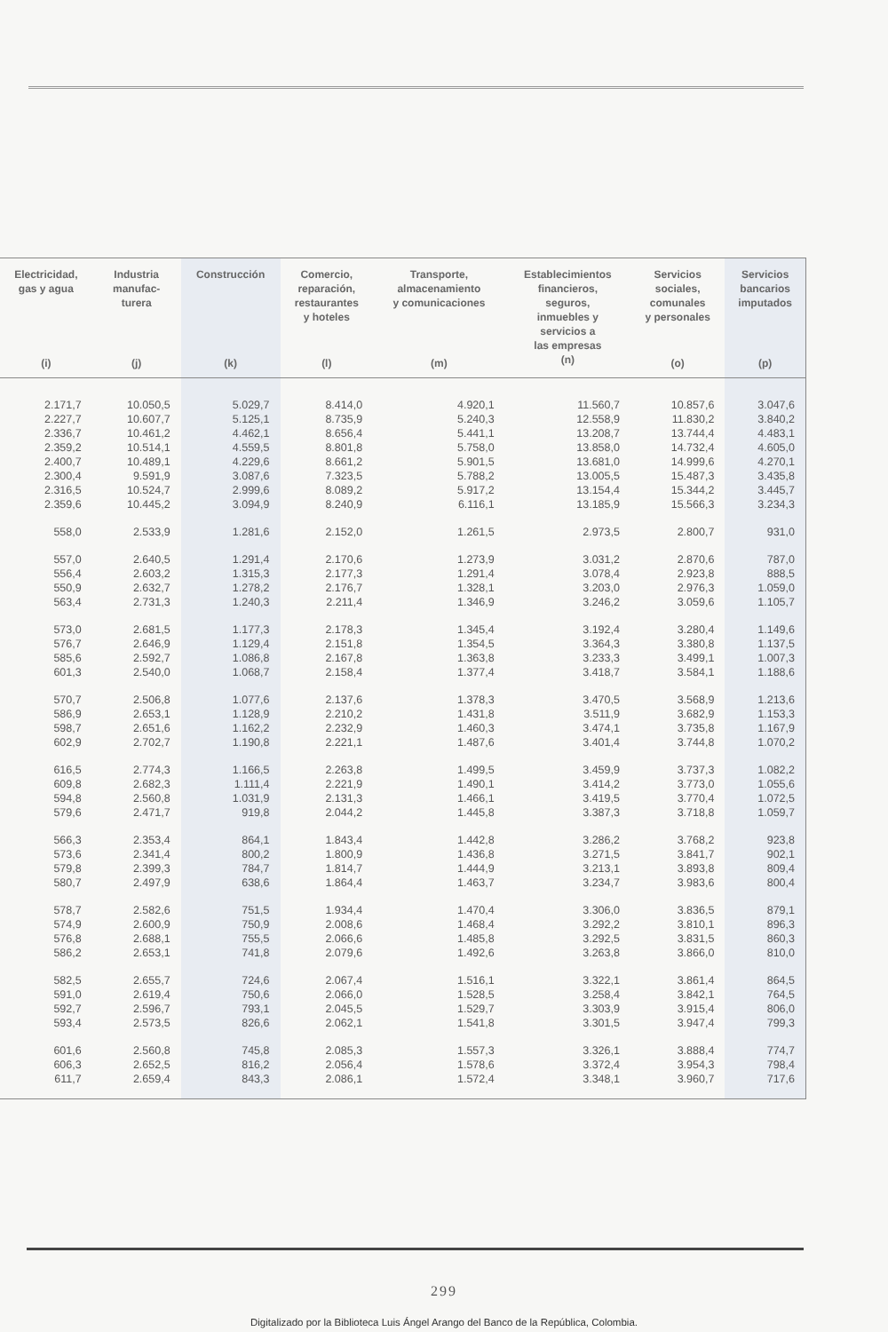| Electricidad, gas y agua (i) | Industria manufac- turera (j) | Construcción (k) | Comercio, reparación, restaurantes y hoteles (l) | Transporte, almacenamiento y comunicaciones (m) | Establecimientos financieros, seguros, inmuebles y servicios a las empresas (n) | Servicios sociales, comunales y personales (o) | Servicios bancarios imputados (p) |
| --- | --- | --- | --- | --- | --- | --- | --- |
| 2.171,7 | 10.050,5 | 5.029,7 | 8.414,0 | 4.920,1 | 11.560,7 | 10.857,6 | 3.047,6 |
| 2.227,7 | 10.607,7 | 5.125,1 | 8.735,9 | 5.240,3 | 12.558,9 | 11.830,2 | 3.840,2 |
| 2.336,7 | 10.461,2 | 4.462,1 | 8.656,4 | 5.441,1 | 13.208,7 | 13.744,4 | 4.483,1 |
| 2.359,2 | 10.514,1 | 4.559,5 | 8.801,8 | 5.758,0 | 13.858,0 | 14.732,4 | 4.605,0 |
| 2.400,7 | 10.489,1 | 4.229,6 | 8.661,2 | 5.901,5 | 13.681,0 | 14.999,6 | 4.270,1 |
| 2.300,4 | 9.591,9 | 3.087,6 | 7.323,5 | 5.788,2 | 13.005,5 | 15.487,3 | 3.435,8 |
| 2.316,5 | 10.524,7 | 2.999,6 | 8.089,2 | 5.917,2 | 13.154,4 | 15.344,2 | 3.445,7 |
| 2.359,6 | 10.445,2 | 3.094,9 | 8.240,9 | 6.116,1 | 13.185,9 | 15.566,3 | 3.234,3 |
| 558,0 | 2.533,9 | 1.281,6 | 2.152,0 | 1.261,5 | 2.973,5 | 2.800,7 | 931,0 |
| 557,0 | 2.640,5 | 1.291,4 | 2.170,6 | 1.273,9 | 3.031,2 | 2.870,6 | 787,0 |
| 556,4 | 2.603,2 | 1.315,3 | 2.177,3 | 1.291,4 | 3.078,4 | 2.923,8 | 888,5 |
| 550,9 | 2.632,7 | 1.278,2 | 2.176,7 | 1.328,1 | 3.203,0 | 2.976,3 | 1.059,0 |
| 563,4 | 2.731,3 | 1.240,3 | 2.211,4 | 1.346,9 | 3.246,2 | 3.059,6 | 1.105,7 |
| 573,0 | 2.681,5 | 1.177,3 | 2.178,3 | 1.345,4 | 3.192,4 | 3.280,4 | 1.149,6 |
| 576,7 | 2.646,9 | 1.129,4 | 2.151,8 | 1.354,5 | 3.364,3 | 3.380,8 | 1.137,5 |
| 585,6 | 2.592,7 | 1.086,8 | 2.167,8 | 1.363,8 | 3.233,3 | 3.499,1 | 1.007,3 |
| 601,3 | 2.540,0 | 1.068,7 | 2.158,4 | 1.377,4 | 3.418,7 | 3.584,1 | 1.188,6 |
| 570,7 | 2.506,8 | 1.077,6 | 2.137,6 | 1.378,3 | 3.470,5 | 3.568,9 | 1.213,6 |
| 586,9 | 2.653,1 | 1.128,9 | 2.210,2 | 1.431,8 | 3.511,9 | 3.682,9 | 1.153,3 |
| 598,7 | 2.651,6 | 1.162,2 | 2.232,9 | 1.460,3 | 3.474,1 | 3.735,8 | 1.167,9 |
| 602,9 | 2.702,7 | 1.190,8 | 2.221,1 | 1.487,6 | 3.401,4 | 3.744,8 | 1.070,2 |
| 616,5 | 2.774,3 | 1.166,5 | 2.263,8 | 1.499,5 | 3.459,9 | 3.737,3 | 1.082,2 |
| 609,8 | 2.682,3 | 1.111,4 | 2.221,9 | 1.490,1 | 3.414,2 | 3.773,0 | 1.055,6 |
| 594,8 | 2.560,8 | 1.031,9 | 2.131,3 | 1.466,1 | 3.419,5 | 3.770,4 | 1.072,5 |
| 579,6 | 2.471,7 | 919,8 | 2.044,2 | 1.445,8 | 3.387,3 | 3.718,8 | 1.059,7 |
| 566,3 | 2.353,4 | 864,1 | 1.843,4 | 1.442,8 | 3.286,2 | 3.768,2 | 923,8 |
| 573,6 | 2.341,4 | 800,2 | 1.800,9 | 1.436,8 | 3.271,5 | 3.841,7 | 902,1 |
| 579,8 | 2.399,3 | 784,7 | 1.814,7 | 1.444,9 | 3.213,1 | 3.893,8 | 809,4 |
| 580,7 | 2.497,9 | 638,6 | 1.864,4 | 1.463,7 | 3.234,7 | 3.983,6 | 800,4 |
| 578,7 | 2.582,6 | 751,5 | 1.934,4 | 1.470,4 | 3.306,0 | 3.836,5 | 879,1 |
| 574,9 | 2.600,9 | 750,9 | 2.008,6 | 1.468,4 | 3.292,2 | 3.810,1 | 896,3 |
| 576,8 | 2.688,1 | 755,5 | 2.066,6 | 1.485,8 | 3.292,5 | 3.831,5 | 860,3 |
| 586,2 | 2.653,1 | 741,8 | 2.079,6 | 1.492,6 | 3.263,8 | 3.866,0 | 810,0 |
| 582,5 | 2.655,7 | 724,6 | 2.067,4 | 1.516,1 | 3.322,1 | 3.861,4 | 864,5 |
| 591,0 | 2.619,4 | 750,6 | 2.066,0 | 1.528,5 | 3.258,4 | 3.842,1 | 764,5 |
| 592,7 | 2.596,7 | 793,1 | 2.045,5 | 1.529,7 | 3.303,9 | 3.915,4 | 806,0 |
| 593,4 | 2.573,5 | 826,6 | 2.062,1 | 1.541,8 | 3.301,5 | 3.947,4 | 799,3 |
| 601,6 | 2.560,8 | 745,8 | 2.085,3 | 1.557,3 | 3.326,1 | 3.888,4 | 774,7 |
| 606,3 | 2.652,5 | 816,2 | 2.056,4 | 1.578,6 | 3.372,4 | 3.954,3 | 798,4 |
| 611,7 | 2.659,4 | 843,3 | 2.086,1 | 1.572,4 | 3.348,1 | 3.960,7 | 717,6 |
299
Digitalizado por la Biblioteca Luis Ángel Arango del Banco de la República, Colombia.